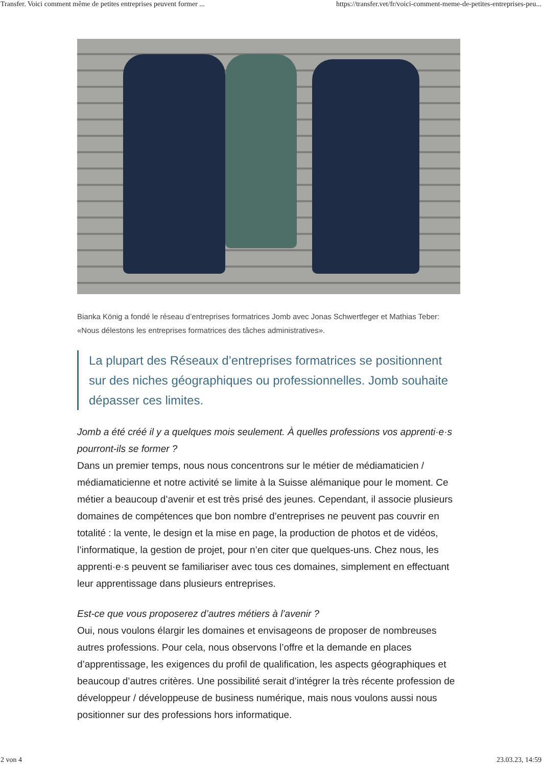Transfer. Voici comment même de petites entreprises peuvent former ... https://transfer.vet/fr/voici-comment-meme-de-petites-entreprises-peu...
Bianka König a fondé le réseau d’entreprises formatrices Jomb avec Jonas Schwertfeger et Mathias Teber: «Nous délestons les entreprises formatrices des tâches administratives».
La plupart des Réseaux d’entreprises formatrices se positionnent sur des niches géographiques ou professionnelles. Jomb souhaite dépasser ces limites.
Jomb a été créé il y a quelques mois seulement. À quelles professions vos apprenti·e·s pourront-ils se former ?
Dans un premier temps, nous nous concentrons sur le métier de médiamaticien / médiamaticienne et notre activité se limite à la Suisse alémanique pour le moment. Ce métier a beaucoup d’avenir et est très prisé des jeunes. Cependant, il associe plusieurs domaines de compétences que bon nombre d’entreprises ne peuvent pas couvrir en totalité : la vente, le design et la mise en page, la production de photos et de vidéos, l’informatique, la gestion de projet, pour n’en citer que quelques-uns. Chez nous, les apprenti·e·s peuvent se familiariser avec tous ces domaines, simplement en effectuant leur apprentissage dans plusieurs entreprises.
Est-ce que vous proposerez d’autres métiers à l’avenir ?
Oui, nous voulons élargir les domaines et envisageons de proposer de nombreuses autres professions. Pour cela, nous observons l’offre et la demande en places d’apprentissage, les exigences du profil de qualification, les aspects géographiques et beaucoup d’autres critères. Une possibilité serait d’intégrer la très récente profession de développeur / développeuse de business numérique, mais nous voulons aussi nous positionner sur des professions hors informatique.
2 von 4 23.03.23, 14:59